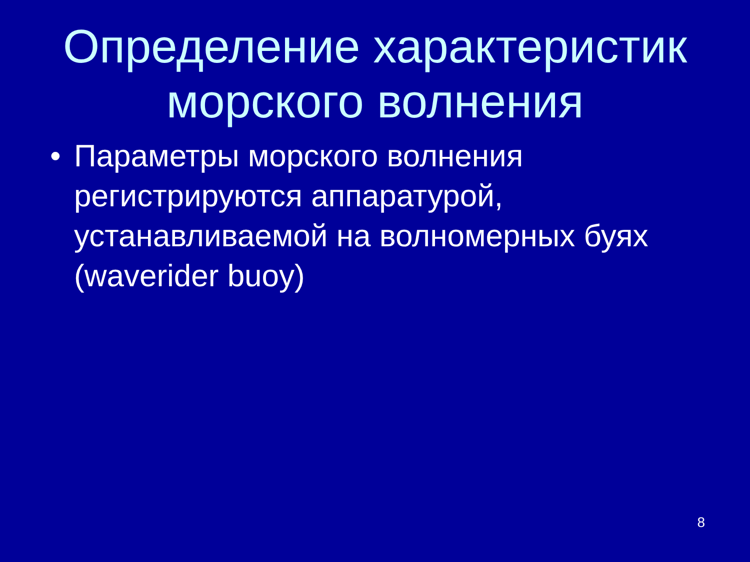Определение характеристик морского волнения
• Параметры морского волнения регистрируются аппаратурой, устанавливаемой на волномерных буях (waverider buoy)
8